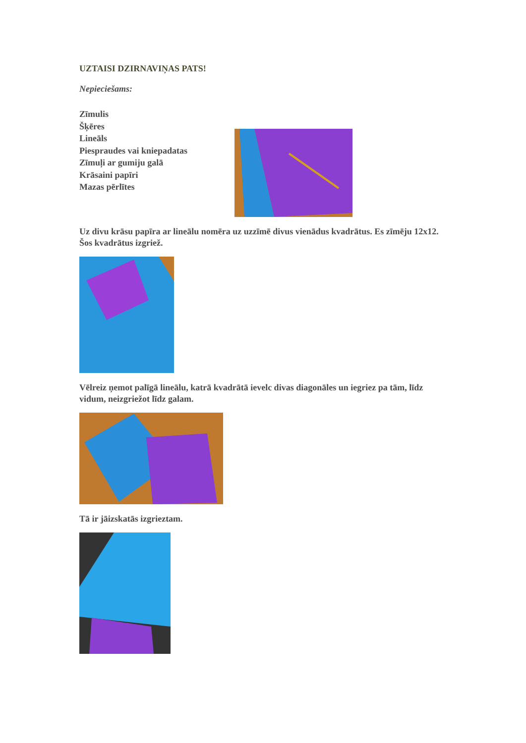UZTAISI DZIRNAVIŅAS PATS!
Nepieciešams:
Zīmulis
Šķēres
Lineāls
Piespraudes vai kniepadatas
Zīmuļi ar gumiju galā
Krāsaini papīri
Mazas pērlītes
Uz divu krāsu papīra ar lineālu nomēra uz uzzīmē divus vienādus kvadrātus. Es zīmēju 12x12. Šos kvadrātus izgriež.
Vēlreiz ņemot palīgā lineālu, katrā kvadrātā ievelc divas diagonāles un iegriez pa tām, līdz vidum, neizgriežot līdz galam.
Tā ir jāizskatās izgrieztam.